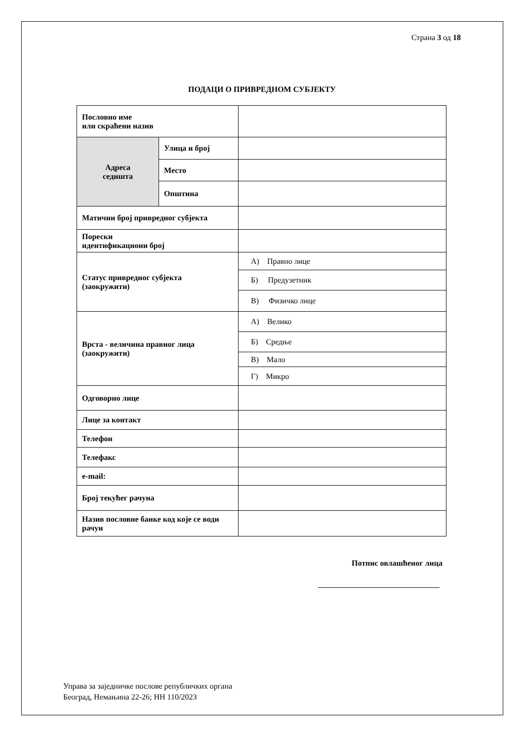Страна 3 од 18
ПОДАЦИ О ПРИВРЕДНОМ СУБЈЕКТУ
| Пословно име или скраћени назив | | |
| Адреса седишта | Улица и број | |
| | Место | |
| | Општина | |
| Матични број привредног субјекта | | |
| Порески идентификациони број | | |
| Статус привредног субјекта (заокружити) | | А) Правно лице |
| | | Б) Предузетник |
| | | В) Физичко лице |
| Врста - величина правног лица (заокружити) | | А) Велико |
| | | Б) Средње |
| | | В) Мало |
| | | Г) Микро |
| Одговорно лице | | |
| Лице за контакт | | |
| Телефон | | |
| Телефакс | | |
| e-mail: | | |
| Број текућег рачуна | | |
| Назив пословне банке код које се води рачун | | |
Потпис овлашћеног лица
Управа за заједничке послове републичких органа
Београд, Немањина 22-26; НН 110/2023